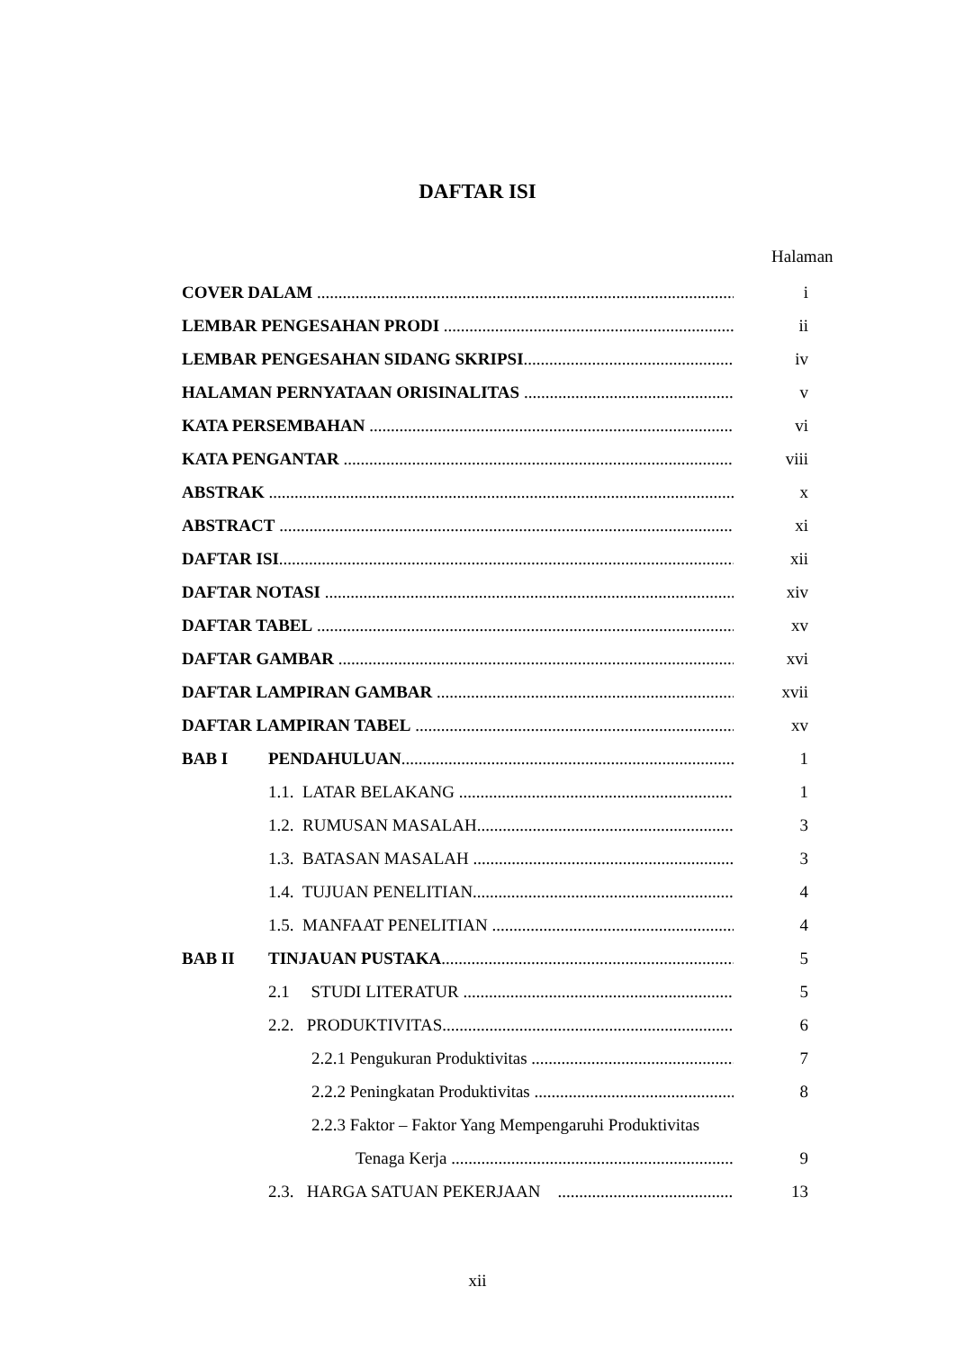DAFTAR ISI
Halaman
COVER DALAM i
LEMBAR PENGESAHAN PRODI ii
LEMBAR PENGESAHAN SIDANG SKRIPSI iv
HALAMAN PERNYATAAN ORISINALITAS v
KATA PERSEMBAHAN vi
KATA PENGANTAR viii
ABSTRAK x
ABSTRACT xi
DAFTAR ISI xii
DAFTAR NOTASI xiv
DAFTAR TABEL xv
DAFTAR GAMBAR xvi
DAFTAR LAMPIRAN GAMBAR xvii
DAFTAR LAMPIRAN TABEL xv
BAB I PENDAHULUAN 1
1.1. LATAR BELAKANG 1
1.2. RUMUSAN MASALAH 3
1.3. BATASAN MASALAH 3
1.4. TUJUAN PENELITIAN 4
1.5. MANFAAT PENELITIAN 4
BAB II TINJAUAN PUSTAKA 5
2.1 STUDI LITERATUR 5
2.2. PRODUKTIVITAS 6
2.2.1 Pengukuran Produktivitas 7
2.2.2 Peningkatan Produktivitas 8
2.2.3 Faktor – Faktor Yang Mempengaruhi Produktivitas
Tenaga Kerja 9
2.3. HARGA SATUAN PEKERJAAN 13
xii